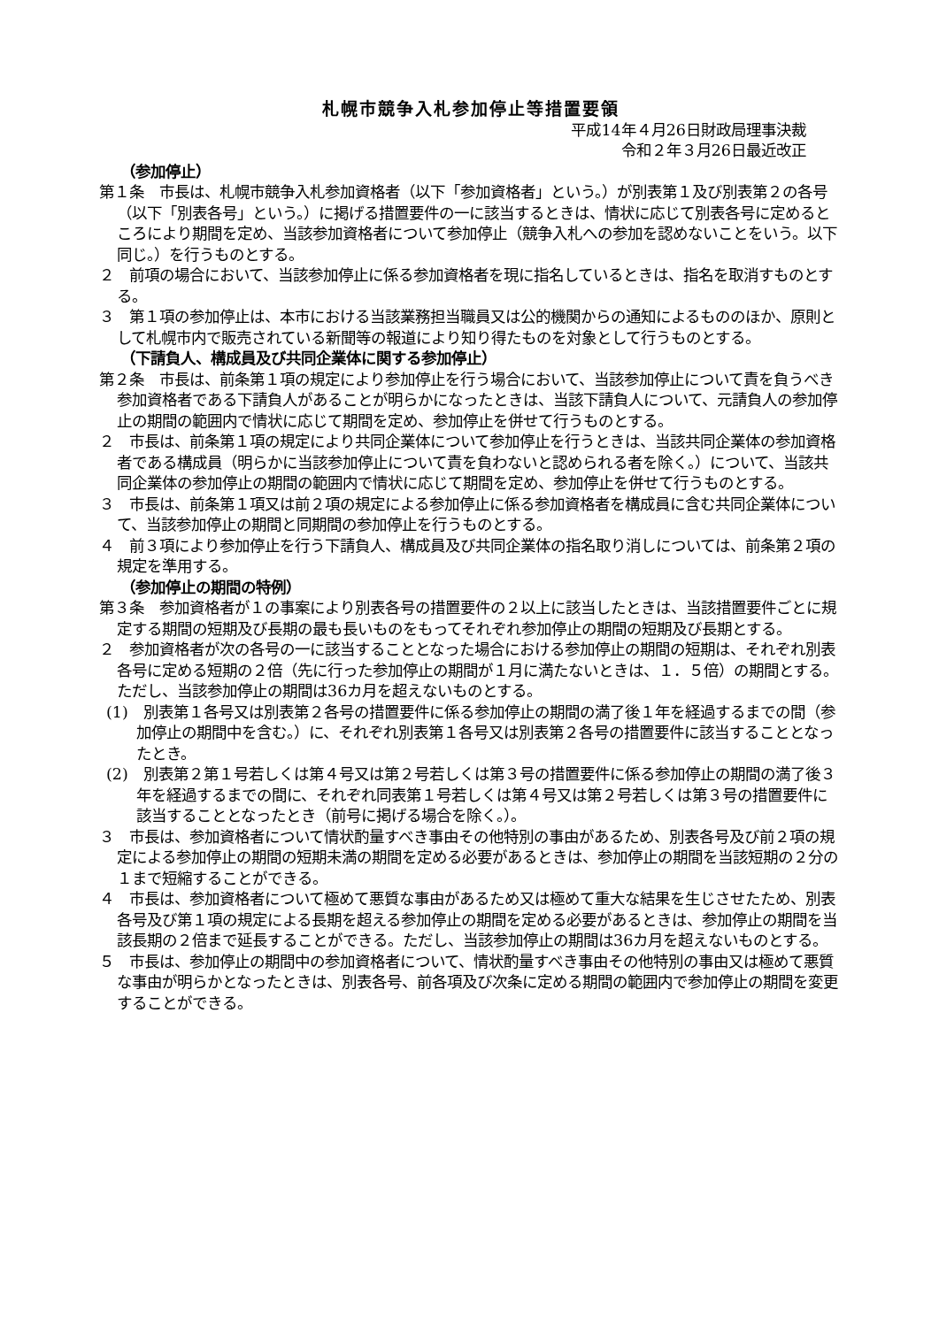札幌市競争入札参加停止等措置要領
平成14年４月26日財政局理事決裁
令和２年３月26日最近改正
（参加停止）
第１条　市長は、札幌市競争入札参加資格者（以下「参加資格者」という。）が別表第１及び別表第２の各号（以下「別表各号」という。）に掲げる措置要件の一に該当するときは、情状に応じて別表各号に定めるところにより期間を定め、当該参加資格者について参加停止（競争入札への参加を認めないことをいう。以下同じ。）を行うものとする。
２　前項の場合において、当該参加停止に係る参加資格者を現に指名しているときは、指名を取消すものとする。
３　第１項の参加停止は、本市における当該業務担当職員又は公的機関からの通知によるもののほか、原則として札幌市内で販売されている新聞等の報道により知り得たものを対象として行うものとする。
（下請負人、構成員及び共同企業体に関する参加停止）
第２条　市長は、前条第１項の規定により参加停止を行う場合において、当該参加停止について責を負うべき参加資格者である下請負人があることが明らかになったときは、当該下請負人について、元請負人の参加停止の期間の範囲内で情状に応じて期間を定め、参加停止を併せて行うものとする。
２　市長は、前条第１項の規定により共同企業体について参加停止を行うときは、当該共同企業体の参加資格者である構成員（明らかに当該参加停止について責を負わないと認められる者を除く。）について、当該共同企業体の参加停止の期間の範囲内で情状に応じて期間を定め、参加停止を併せて行うものとする。
３　市長は、前条第１項又は前２項の規定による参加停止に係る参加資格者を構成員に含む共同企業体について、当該参加停止の期間と同期間の参加停止を行うものとする。
４　前３項により参加停止を行う下請負人、構成員及び共同企業体の指名取り消しについては、前条第２項の規定を準用する。
（参加停止の期間の特例）
第３条　参加資格者が１の事案により別表各号の措置要件の２以上に該当したときは、当該措置要件ごとに規定する期間の短期及び長期の最も長いものをもってそれぞれ参加停止の期間の短期及び長期とする。
２　参加資格者が次の各号の一に該当することとなった場合における参加停止の期間の短期は、それぞれ別表各号に定める短期の２倍（先に行った参加停止の期間が１月に満たないときは、１．５倍）の期間とする。ただし、当該参加停止の期間は36カ月を超えないものとする。
(1)　別表第１各号又は別表第２各号の措置要件に係る参加停止の期間の満了後１年を経過するまでの間（参加停止の期間中を含む。）に、それぞれ別表第１各号又は別表第２各号の措置要件に該当することとなったとき。
(2)　別表第２第１号若しくは第４号又は第２号若しくは第３号の措置要件に係る参加停止の期間の満了後３年を経過するまでの間に、それぞれ同表第１号若しくは第４号又は第２号若しくは第３号の措置要件に該当することとなったとき（前号に掲げる場合を除く。）。
３　市長は、参加資格者について情状酌量すべき事由その他特別の事由があるため、別表各号及び前２項の規定による参加停止の期間の短期未満の期間を定める必要があるときは、参加停止の期間を当該短期の２分の１まで短縮することができる。
４　市長は、参加資格者について極めて悪質な事由があるため又は極めて重大な結果を生じさせたため、別表各号及び第１項の規定による長期を超える参加停止の期間を定める必要があるときは、参加停止の期間を当該長期の２倍まで延長することができる。ただし、当該参加停止の期間は36カ月を超えないものとする。
５　市長は、参加停止の期間中の参加資格者について、情状酌量すべき事由その他特別の事由又は極めて悪質な事由が明らかとなったときは、別表各号、前各項及び次条に定める期間の範囲内で参加停止の期間を変更することができる。